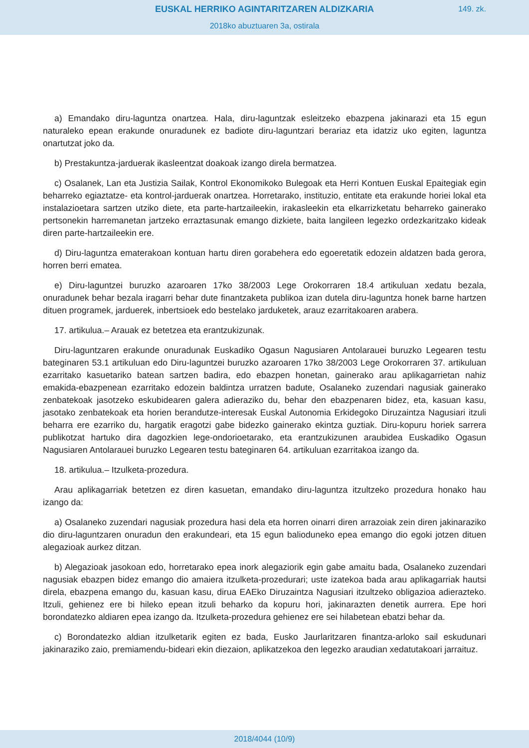EUSKAL HERRIKO AGINTARITZAREN ALDIZKARIA
149. zk.
2018ko abuztuaren 3a, ostirala
a) Emandako diru-laguntza onartzea. Hala, diru-laguntzak esleitzeko ebazpena jakinarazi eta 15 egun naturaleko epean erakunde onuradunek ez badiote diru-laguntzari berariaz eta idatziz uko egiten, laguntza onartutzat joko da.
b) Prestakuntza-jarduerak ikasleentzat doakoak izango direla bermatzea.
c) Osalanek, Lan eta Justizia Sailak, Kontrol Ekonomikoko Bulegoak eta Herri Kontuen Euskal Epaitegiak egin beharreko egiaztatze- eta kontrol-jarduerak onartzea. Horretarako, instituzio, entitate eta erakunde horiei lokal eta instalazioetara sartzen utziko diete, eta parte-hartzaileekin, irakasleekin eta elkarrizketatu beharreko gainerako pertsonekin harremanetan jartzeko erraztasunak emango dizkiete, baita langileen legezko ordezkaritzako kideak diren parte-hartzaileekin ere.
d) Diru-laguntza ematerakoan kontuan hartu diren gorabehera edo egoeretatik edozein aldatzen bada gerora, horren berri ematea.
e) Diru-laguntzei buruzko azaroaren 17ko 38/2003 Lege Orokorraren 18.4 artikuluan xedatu bezala, onuradunek behar bezala iragarri behar dute finantzaketa publikoa izan dutela diru-laguntza honek barne hartzen dituen programek, jarduerek, inbertsioek edo bestelako jarduketek, arauz ezarritakoaren arabera.
17. artikulua.– Arauak ez betetzea eta erantzukizunak.
Diru-laguntzaren erakunde onuradunak Euskadiko Ogasun Nagusiaren Antolarauei buruzko Legearen testu bateginaren 53.1 artikuluan edo Diru-laguntzei buruzko azaroaren 17ko 38/2003 Lege Orokorraren 37. artikuluan ezarritako kasuetariko batean sartzen badira, edo ebazpen honetan, gainerako arau aplikagarrietan nahiz emakida-ebazpenean ezarritako edozein baldintza urratzen badute, Osalaneko zuzendari nagusiak gainerako zenbatekoak jasotzeko eskubidearen galera adieraziko du, behar den ebazpenaren bidez, eta, kasuan kasu, jasotako zenbatekoak eta horien berandutze-interesak Euskal Autonomia Erkidegoko Diruzaintza Nagusiari itzuli beharra ere ezarriko du, hargatik eragotzi gabe bidezko gainerako ekintza guztiak. Diru-kopuru horiek sarrera publikotzat hartuko dira dagozkien lege-ondorioetarako, eta erantzukizunen araubidea Euskadiko Ogasun Nagusiaren Antolarauei buruzko Legearen testu bateginaren 64. artikuluan ezarritakoa izango da.
18. artikulua.– Itzulketa-prozedura.
Arau aplikagarriak betetzen ez diren kasuetan, emandako diru-laguntza itzultzeko prozedura honako hau izango da:
a) Osalaneko zuzendari nagusiak prozedura hasi dela eta horren oinarri diren arrazoiak zein diren jakinaraziko dio diru-laguntzaren onuradun den erakundeari, eta 15 egun balioduneko epea emango dio egoki jotzen dituen alegazioak aurkez ditzan.
b) Alegazioak jasokoan edo, horretarako epea inork alegaziorik egin gabe amaitu bada, Osalaneko zuzendari nagusiak ebazpen bidez emango dio amaiera itzulketa-prozedurari; uste izatekoa bada arau aplikagarriak hautsi direla, ebazpena emango du, kasuan kasu, dirua EAEko Diruzaintza Nagusiari itzultzeko obligazioa adierazteko. Itzuli, gehienez ere bi hileko epean itzuli beharko da kopuru hori, jakinarazten denetik aurrera. Epe hori borondatezko aldiaren epea izango da. Itzulketa-prozedura gehienez ere sei hilabetean ebatzi behar da.
c) Borondatezko aldian itzulketarik egiten ez bada, Eusko Jaurlaritzaren finantza-arloko sail eskudunari jakinaraziko zaio, premiamendu-bideari ekin diezaion, aplikatzekoa den legezko araudian xedatutakoari jarraituz.
2018/4044 (10/9)